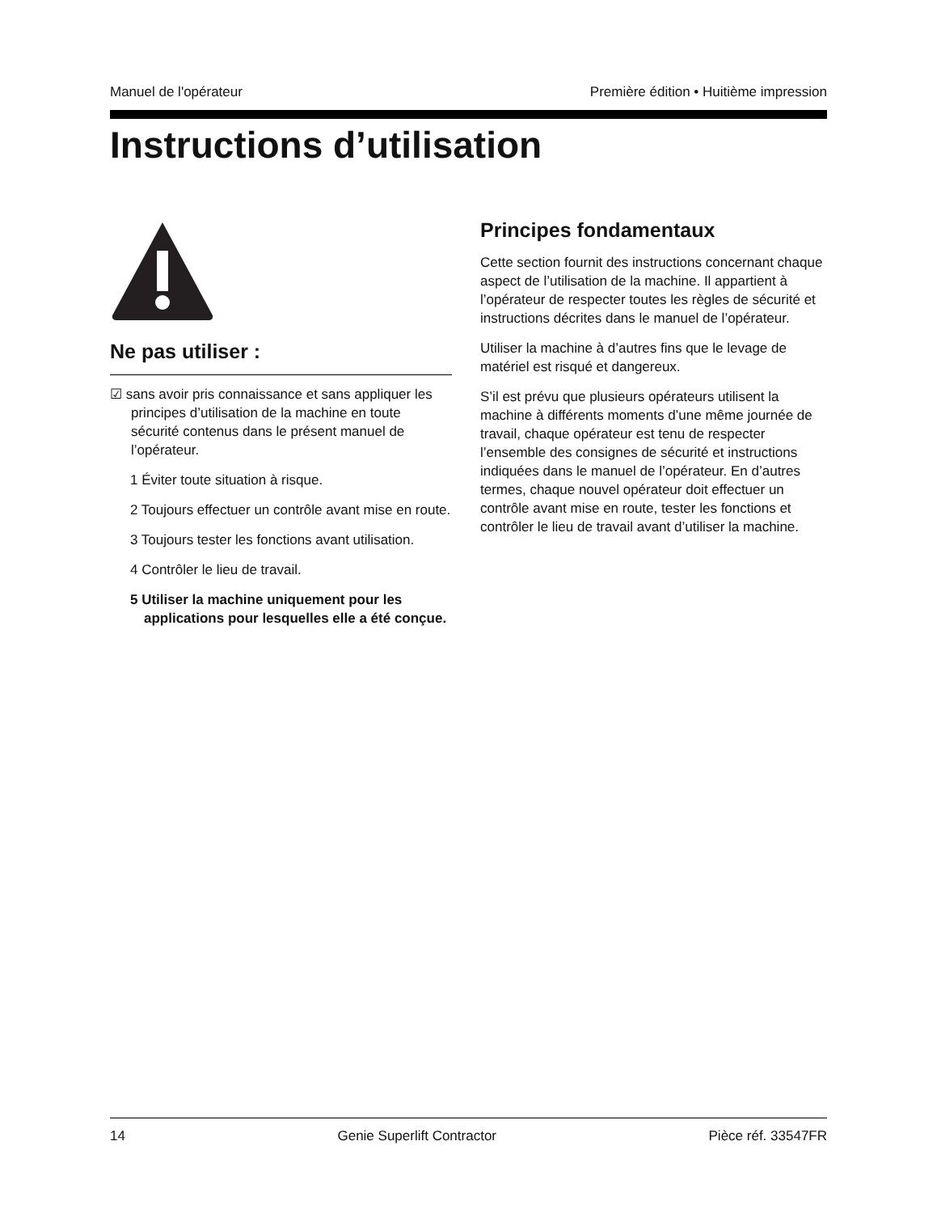Manuel de l'opérateur Première édition • Huitième impression
Instructions d’utilisation
Ne pas utiliser :
☑ sans avoir pris connaissance et sans appliquer les principes d’utilisation de la machine en toute sécurité contenus dans le présent manuel de l’opérateur.
1 Éviter toute situation à risque.
2 Toujours effectuer un contrôle avant mise en route.
3 Toujours tester les fonctions avant utilisation.
4 Contrôler le lieu de travail.
5 Utiliser la machine uniquement pour les applications pour lesquelles elle a été conçue.
Principes fondamentaux
Cette section fournit des instructions concernant chaque aspect de l’utilisation de la machine. Il appartient à l’opérateur de respecter toutes les règles de sécurité et instructions décrites dans le manuel de l’opérateur.
Utiliser la machine à d’autres fins que le levage de matériel est risqué et dangereux.
S’il est prévu que plusieurs opérateurs utilisent la machine à différents moments d’une même journée de travail, chaque opérateur est tenu de respecter l’ensemble des consignes de sécurité et instructions indiquées dans le manuel de l’opérateur. En d’autres termes, chaque nouvel opérateur doit effectuer un contrôle avant mise en route, tester les fonctions et contrôler le lieu de travail avant d’utiliser la machine.
14 Genie Superlift Contractor Pièce réf. 33547FR